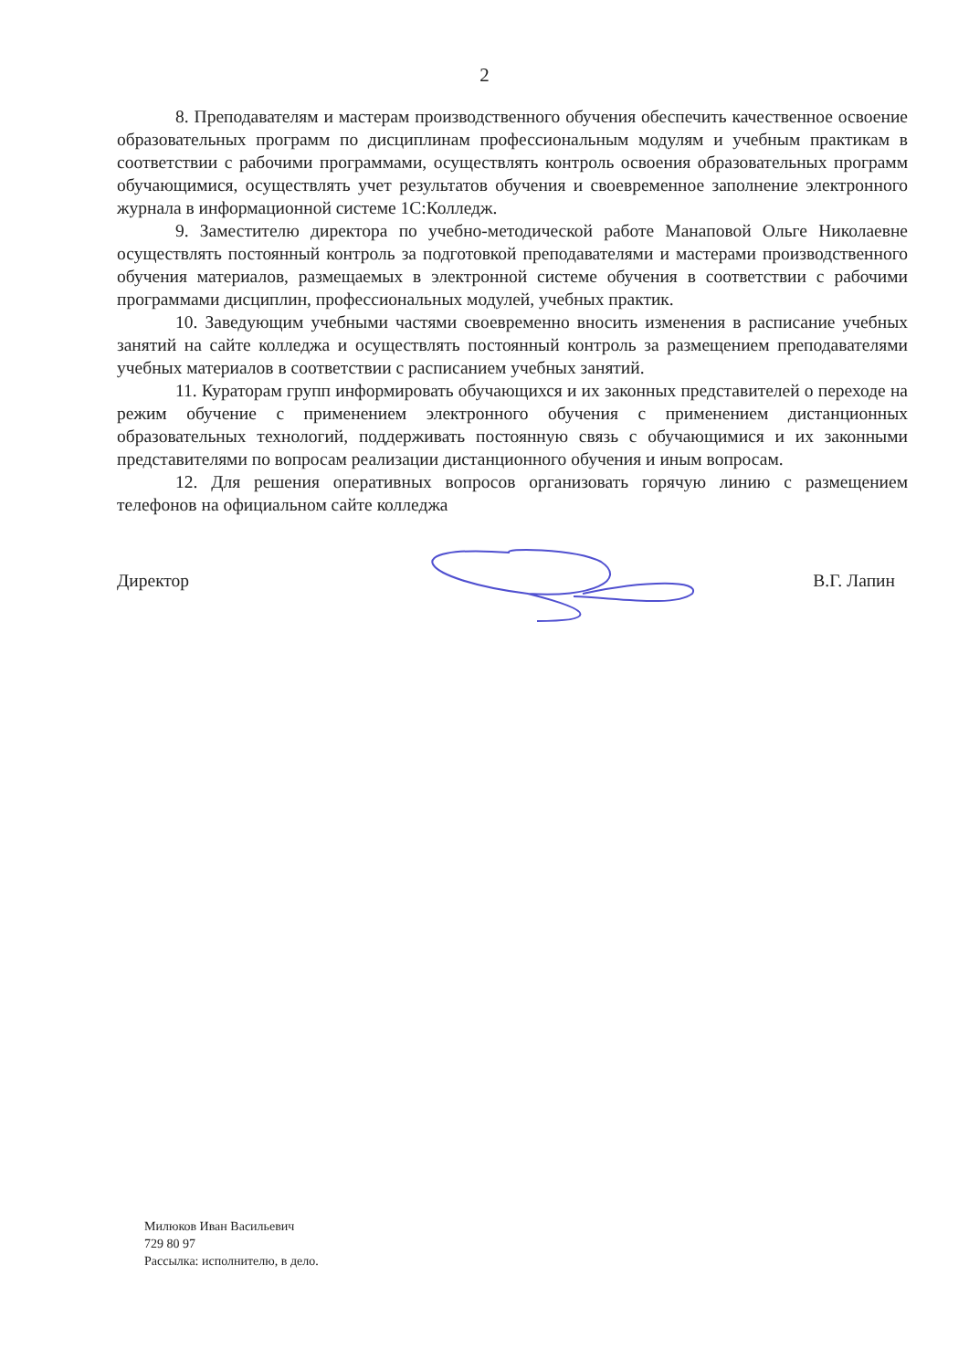2
8. Преподавателям и мастерам производственного обучения обеспечить качественное освоение образовательных программ по дисциплинам профессиональным модулям и учебным практикам в соответствии с рабочими программами, осуществлять контроль освоения образовательных программ обучающимися, осуществлять учет результатов обучения и своевременное заполнение электронного журнала в информационной системе 1С:Колледж.
9. Заместителю директора по учебно-методической работе Манаповой Ольге Николаевне осуществлять постоянный контроль за подготовкой преподавателями и мастерами производственного обучения материалов, размещаемых в электронной системе обучения в соответствии с рабочими программами дисциплин, профессиональных модулей, учебных практик.
10. Заведующим учебными частями своевременно вносить изменения в расписание учебных занятий на сайте колледжа и осуществлять постоянный контроль за размещением преподавателями учебных материалов в соответствии с расписанием учебных занятий.
11. Кураторам групп информировать обучающихся и их законных представителей о переходе на режим обучение с применением электронного обучения с применением дистанционных образовательных технологий, поддерживать постоянную связь с обучающимися и их законными представителями по вопросам реализации дистанционного обучения и иным вопросам.
12. Для решения оперативных вопросов организовать горячую линию с размещением телефонов на официальном сайте колледжа
Директор В.Г. Лапин
Милюков Иван Васильевич
729 80 97
Рассылка: исполнителю, в дело.